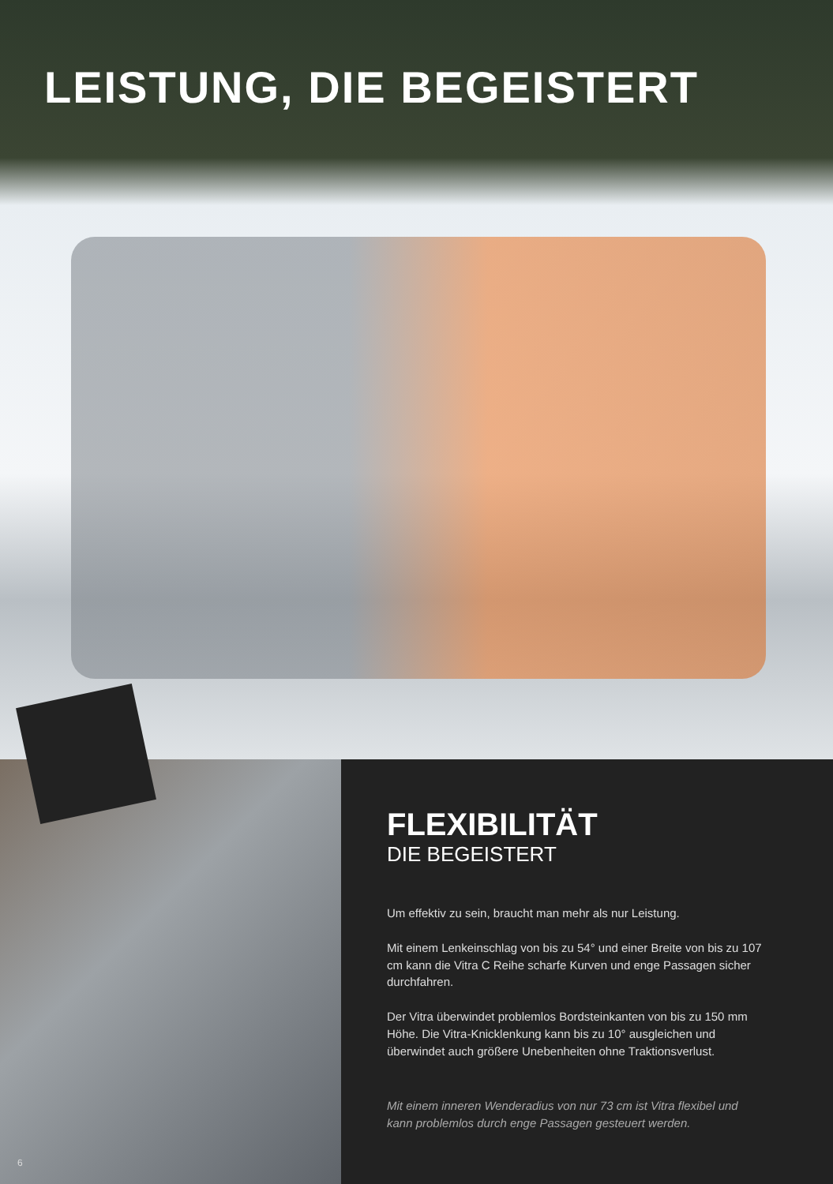LEISTUNG, DIE BEGEISTERT
FLEXIBILITÄT
DIE BEGEISTERT
Um effektiv zu sein, braucht man mehr als nur Leistung.
Mit einem Lenkeinschlag von bis zu 54° und einer Breite von bis zu 107 cm kann die Vitra C Reihe scharfe Kurven und enge Passagen sicher durchfahren.
Der Vitra überwindet problemlos Bordsteinkanten von bis zu 150 mm Höhe. Die Vitra-Knicklenkung kann bis zu 10° ausgleichen und überwindet auch größere Unebenheiten ohne Traktionsverlust.
Mit einem inneren Wenderadius von nur 73 cm ist Vitra flexibel und kann problemlos durch enge Passagen gesteuert werden.
6